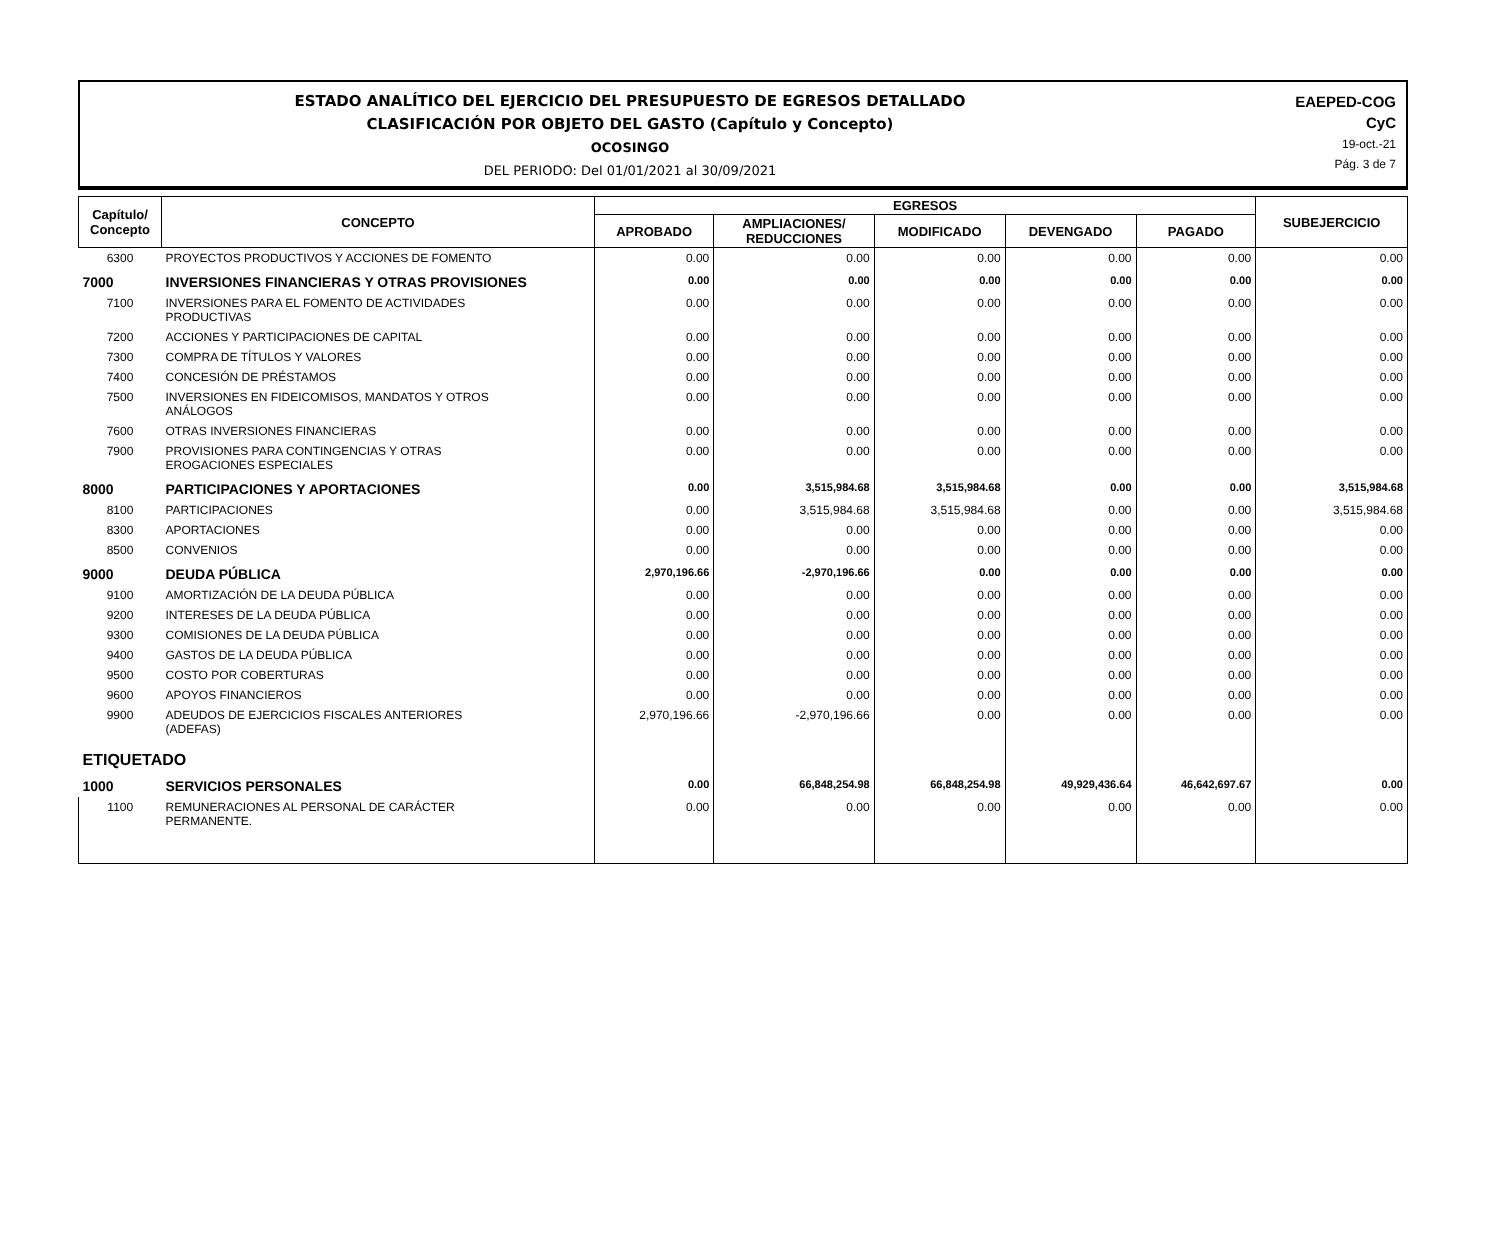ESTADO ANALÍTICO DEL EJERCICIO DEL PRESUPUESTO DE EGRESOS DETALLADO
CLASIFICACIÓN POR OBJETO DEL GASTO (Capítulo y Concepto)
OCOSINGO
DEL PERIODO: Del 01/01/2021 al 30/09/2021
EAEPED-COG
CyC
19-oct.-21
Pág. 3 de 7
| Capítulo/ Concepto | CONCEPTO | EGRESOS | | | | | SUBEJERCICIO |
| --- | --- | --- | --- | --- | --- | --- | --- |
| | | APROBADO | AMPLIACIONES/ REDUCCIONES | MODIFICADO | DEVENGADO | PAGADO | |
| 6300 | PROYECTOS PRODUCTIVOS Y ACCIONES DE FOMENTO | 0.00 | 0.00 | 0.00 | 0.00 | 0.00 | 0.00 |
| 7000 | INVERSIONES FINANCIERAS Y OTRAS PROVISIONES | 0.00 | 0.00 | 0.00 | 0.00 | 0.00 | 0.00 |
| 7100 | INVERSIONES PARA EL FOMENTO DE ACTIVIDADES PRODUCTIVAS | 0.00 | 0.00 | 0.00 | 0.00 | 0.00 | 0.00 |
| 7200 | ACCIONES Y PARTICIPACIONES DE CAPITAL | 0.00 | 0.00 | 0.00 | 0.00 | 0.00 | 0.00 |
| 7300 | COMPRA DE TÍTULOS Y VALORES | 0.00 | 0.00 | 0.00 | 0.00 | 0.00 | 0.00 |
| 7400 | CONCESIÓN DE PRÉSTAMOS | 0.00 | 0.00 | 0.00 | 0.00 | 0.00 | 0.00 |
| 7500 | INVERSIONES EN FIDEICOMISOS, MANDATOS Y OTROS ANÁLOGOS | 0.00 | 0.00 | 0.00 | 0.00 | 0.00 | 0.00 |
| 7600 | OTRAS INVERSIONES FINANCIERAS | 0.00 | 0.00 | 0.00 | 0.00 | 0.00 | 0.00 |
| 7900 | PROVISIONES PARA CONTINGENCIAS Y OTRAS EROGACIONES ESPECIALES | 0.00 | 0.00 | 0.00 | 0.00 | 0.00 | 0.00 |
| 8000 | PARTICIPACIONES Y APORTACIONES | 0.00 | 3,515,984.68 | 3,515,984.68 | 0.00 | 0.00 | 3,515,984.68 |
| 8100 | PARTICIPACIONES | 0.00 | 3,515,984.68 | 3,515,984.68 | 0.00 | 0.00 | 3,515,984.68 |
| 8300 | APORTACIONES | 0.00 | 0.00 | 0.00 | 0.00 | 0.00 | 0.00 |
| 8500 | CONVENIOS | 0.00 | 0.00 | 0.00 | 0.00 | 0.00 | 0.00 |
| 9000 | DEUDA PÚBLICA | 2,970,196.66 | -2,970,196.66 | 0.00 | 0.00 | 0.00 | 0.00 |
| 9100 | AMORTIZACIÓN DE LA DEUDA PÚBLICA | 0.00 | 0.00 | 0.00 | 0.00 | 0.00 | 0.00 |
| 9200 | INTERESES DE LA DEUDA PÚBLICA | 0.00 | 0.00 | 0.00 | 0.00 | 0.00 | 0.00 |
| 9300 | COMISIONES DE LA DEUDA PÚBLICA | 0.00 | 0.00 | 0.00 | 0.00 | 0.00 | 0.00 |
| 9400 | GASTOS DE LA DEUDA PÚBLICA | 0.00 | 0.00 | 0.00 | 0.00 | 0.00 | 0.00 |
| 9500 | COSTO POR COBERTURAS | 0.00 | 0.00 | 0.00 | 0.00 | 0.00 | 0.00 |
| 9600 | APOYOS FINANCIEROS | 0.00 | 0.00 | 0.00 | 0.00 | 0.00 | 0.00 |
| 9900 | ADEUDOS DE EJERCICIOS FISCALES ANTERIORES (ADEFAS) | 2,970,196.66 | -2,970,196.66 | 0.00 | 0.00 | 0.00 | 0.00 |
| ETIQUETADO | | | | | | | |
| 1000 | SERVICIOS PERSONALES | 0.00 | 66,848,254.98 | 66,848,254.98 | 49,929,436.64 | 46,642,697.67 | 0.00 |
| 1100 | REMUNERACIONES AL PERSONAL DE CARÁCTER PERMANENTE. | 0.00 | 0.00 | 0.00 | 0.00 | 0.00 | 0.00 |